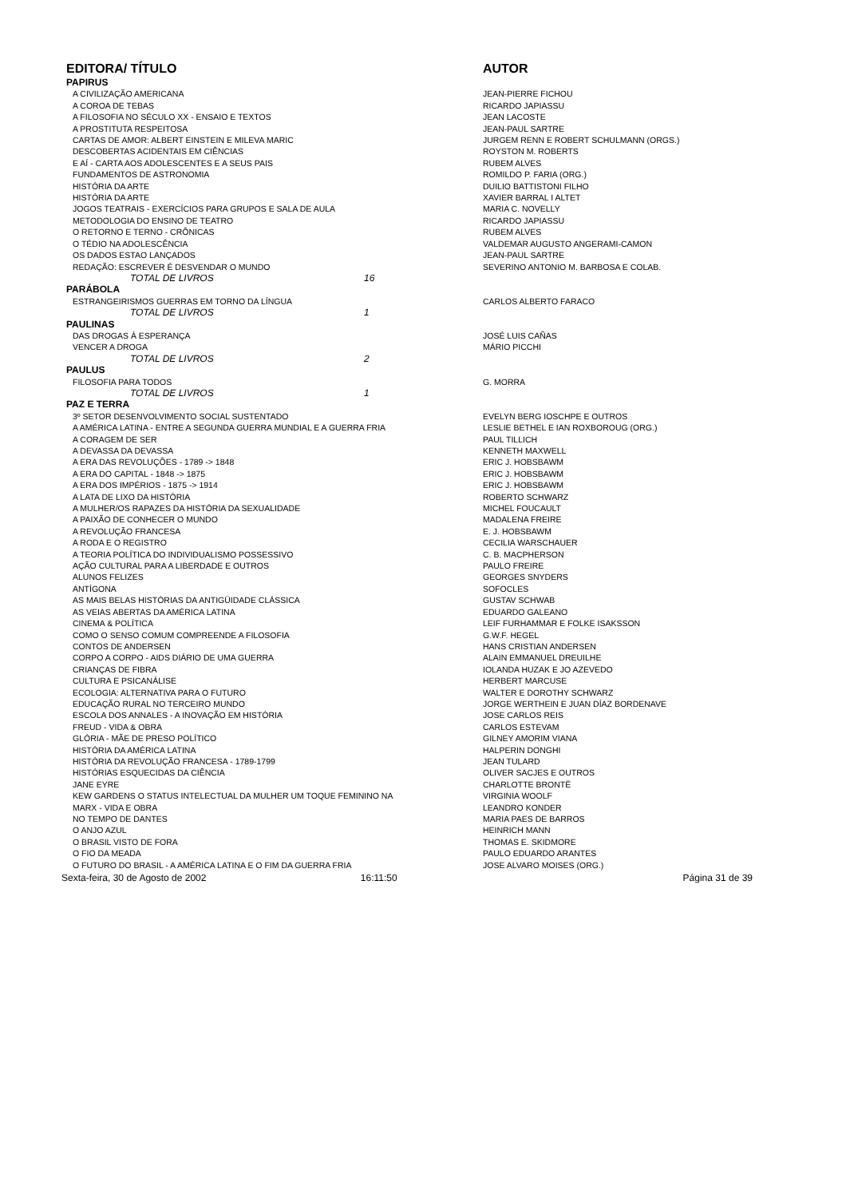| EDITORA/ TÍTULO | AUTOR |
| --- | --- |
| PAPIRUS | |
| A CIVILIZAÇÃO AMERICANA | JEAN-PIERRE FICHOU |
| A COROA DE TEBAS | RICARDO JAPIASSU |
| A FILOSOFIA NO SÉCULO XX - ENSAIO E TEXTOS | JEAN LACOSTE |
| A PROSTITUTA RESPEITOSA | JEAN-PAUL SARTRE |
| CARTAS DE AMOR: ALBERT EINSTEIN E MILEVA MARIC | JURGEM RENN E ROBERT SCHULMANN (ORGS.) |
| DESCOBERTAS ACIDENTAIS EM CIÊNCIAS | ROYSTON M. ROBERTS |
| E AÍ - CARTA AOS ADOLESCENTES E A SEUS PAIS | RUBEM ALVES |
| FUNDAMENTOS DE ASTRONOMIA | ROMILDO P. FARIA (ORG.) |
| HISTÓRIA DA ARTE | DUILIO BATTISTONI FILHO |
| HISTÓRIA DA ARTE | XAVIER BARRAL I ALTET |
| JOGOS TEATRAIS - EXERCÍCIOS PARA GRUPOS E SALA DE AULA | MARIA C. NOVELLY |
| METODOLOGIA DO ENSINO DE TEATRO | RICARDO JAPIASSU |
| O RETORNO E TERNO - CRÔNICAS | RUBEM ALVES |
| O TÉDIO NA ADOLESCÊNCIA | VALDEMAR AUGUSTO ANGERAMI-CAMON |
| OS DADOS ESTAO LANÇADOS | JEAN-PAUL SARTRE |
| REDAÇÃO: ESCREVER É DESVENDAR O MUNDO | SEVERINO ANTONIO M. BARBOSA E COLAB. |
| TOTAL DE LIVROS 16 | |
| PARÁBOLA | |
| ESTRANGEIRISMOS GUERRAS EM TORNO DA LÍNGUA | CARLOS ALBERTO FARACO |
| TOTAL DE LIVROS 1 | |
| PAULINAS | |
| DAS DROGAS À ESPERANÇA | JOSÉ LUIS CAÑAS |
| VENCER A DROGA | MÁRIO PICCHI |
| TOTAL DE LIVROS 2 | |
| PAULUS | |
| FILOSOFIA PARA TODOS | G. MORRA |
| TOTAL DE LIVROS 1 | |
| PAZ E TERRA | |
| 3º SETOR DESENVOLVIMENTO SOCIAL SUSTENTADO | EVELYN BERG IOSCHPE E OUTROS |
| A AMÉRICA LATINA - ENTRE A SEGUNDA GUERRA MUNDIAL E A GUERRA FRIA | LESLIE BETHEL E IAN ROXBOROUG (ORG.) |
| A CORAGEM DE SER | PAUL TILLICH |
| A DEVASSA DA DEVASSA | KENNETH MAXWELL |
| A ERA DAS REVOLUÇÕES - 1789 -> 1848 | ERIC J. HOBSBAWM |
| A ERA DO CAPITAL - 1848 -> 1875 | ERIC J. HOBSBAWM |
| A ERA DOS IMPÉRIOS - 1875 -> 1914 | ERIC J. HOBSBAWM |
| A LATA DE LIXO DA HISTÓRIA | ROBERTO SCHWARZ |
| A MULHER/OS RAPAZES DA HISTÓRIA DA SEXUALIDADE | MICHEL FOUCAULT |
| A PAIXÃO DE CONHECER O MUNDO | MADALENA FREIRE |
| A REVOLUÇÃO FRANCESA | E. J. HOBSBAWM |
| A RODA E O REGISTRO | CECILIA WARSCHAUER |
| A TEORIA POLÍTICA DO INDIVIDUALISMO POSSESSIVO | C. B. MACPHERSON |
| AÇÃO CULTURAL PARA A LIBERDADE E OUTROS | PAULO FREIRE |
| ALUNOS FELIZES | GEORGES SNYDERS |
| ANTÍGONA | SOFOCLES |
| AS MAIS BELAS HISTÓRIAS DA ANTIGÜIDADE CLÁSSICA | GUSTAV SCHWAB |
| AS VEIAS ABERTAS DA AMÉRICA LATINA | EDUARDO GALEANO |
| CINEMA & POLÍTICA | LEIF FURHAMMAR E FOLKE ISAKSSON |
| COMO O SENSO COMUM COMPREENDE A FILOSOFIA | G.W.F. HEGEL |
| CONTOS DE ANDERSEN | HANS CRISTIAN ANDERSEN |
| CORPO A CORPO - AIDS DIÁRIO DE UMA GUERRA | ALAIN EMMANUEL DREUILHE |
| CRIANÇAS DE FIBRA | IOLANDA HUZAK E JO AZEVEDO |
| CULTURA E PSICANÁLISE | HERBERT MARCUSE |
| ECOLOGIA: ALTERNATIVA PARA O FUTURO | WALTER E DOROTHY SCHWARZ |
| EDUCAÇÃO RURAL NO TERCEIRO MUNDO | JORGE WERTHEIN E JUAN DÍAZ BORDENAVE |
| ESCOLA DOS ANNALES - A INOVAÇÃO EM HISTÓRIA | JOSE CARLOS REIS |
| FREUD - VIDA & OBRA | CARLOS ESTEVAM |
| GLÓRIA - MÃE DE PRESO POLÍTICO | GILNEY AMORIM VIANA |
| HISTÓRIA DA AMÉRICA LATINA | HALPERIN DONGHI |
| HISTÓRIA DA REVOLUÇÃO FRANCESA - 1789-1799 | JEAN TULARD |
| HISTÓRIAS ESQUECIDAS DA CIÊNCIA | OLIVER SACJES E OUTROS |
| JANE EYRE | CHARLOTTE BRONTË |
| KEW GARDENS O STATUS INTELECTUAL DA MULHER UM TOQUE FEMININO NA | VIRGINIA WOOLF |
| MARX - VIDA E OBRA | LEANDRO KONDER |
| NO TEMPO DE DANTES | MARIA PAES DE BARROS |
| O ANJO AZUL | HEINRICH MANN |
| O BRASIL VISTO DE FORA | THOMAS E. SKIDMORE |
| O FIO DA MEADA | PAULO EDUARDO ARANTES |
| O FUTURO DO BRASIL - A AMÉRICA LATINA E O FIM DA GUERRA FRIA | JOSE ALVARO MOISES (ORG.) |
| Sexta-feira, 30 de Agosto de 2002 16:11:50 | Página 31 de 39 |